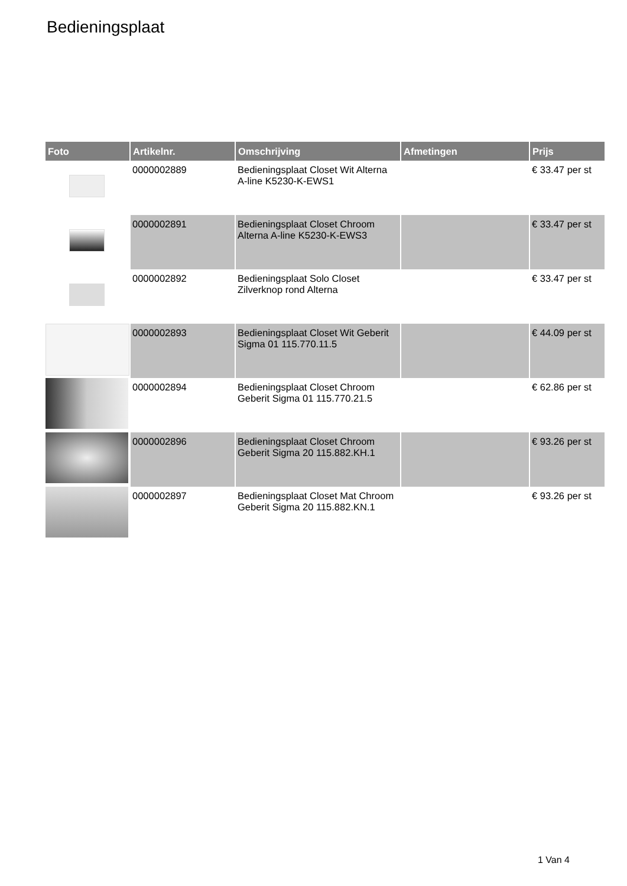Bedieningsplaat
| Foto | Artikelnr. | Omschrijving | Afmetingen | Prijs |
| --- | --- | --- | --- | --- |
| | 0000002889 | Bedieningsplaat Closet Wit Alterna A-line K5230-K-EWS1 | | € 33.47 per st |
| | 0000002891 | Bedieningsplaat Closet Chroom Alterna A-line K5230-K-EWS3 | | € 33.47 per st |
| | 0000002892 | Bedieningsplaat Solo Closet Zilverknop rond Alterna | | € 33.47 per st |
| | 0000002893 | Bedieningsplaat Closet Wit Geberit Sigma 01 115.770.11.5 | | € 44.09 per st |
| | 0000002894 | Bedieningsplaat Closet Chroom Geberit Sigma 01 115.770.21.5 | | € 62.86 per st |
| | 0000002896 | Bedieningsplaat Closet Chroom Geberit Sigma 20 115.882.KH.1 | | € 93.26 per st |
| | 0000002897 | Bedieningsplaat Closet Mat Chroom Geberit Sigma 20 115.882.KN.1 | | € 93.26 per st |
1 Van 4